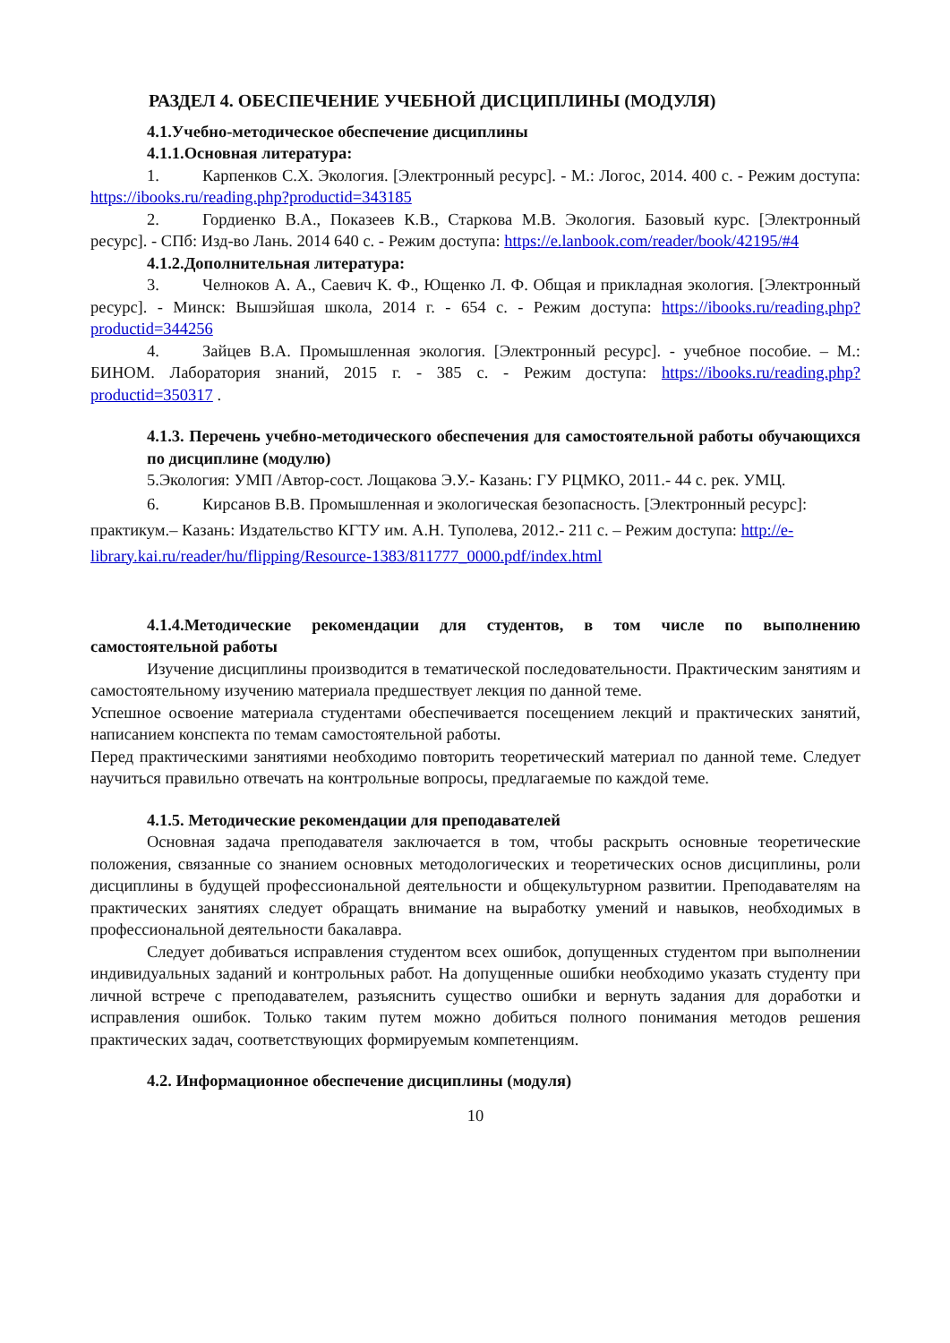РАЗДЕЛ 4. ОБЕСПЕЧЕНИЕ УЧЕБНОЙ ДИСЦИПЛИНЫ (МОДУЛЯ)
4.1.Учебно-методическое обеспечение дисциплины
4.1.1.Основная литература:
1. Карпенков С.Х. Экология. [Электронный ресурс]. - М.: Логос, 2014. 400 с. - Режим доступа: https://ibooks.ru/reading.php?productid=343185
2. Гордиенко В.А., Показеев К.В., Старкова М.В. Экология. Базовый курс. [Электронный ресурс]. - СПб: Изд-во Лань. 2014 640 с. - Режим доступа: https://e.lanbook.com/reader/book/42195/#4
4.1.2.Дополнительная литература:
3. Челноков А. А., Саевич К. Ф., Ющенко Л. Ф. Общая и прикладная экология. [Электронный ресурс]. - Минск: Вышэйшая школа, 2014 г. - 654 с. - Режим доступа: https://ibooks.ru/reading.php?productid=344256
4. Зайцев В.А. Промышленная экология. [Электронный ресурс]. - учебное пособие. – М.: БИНОМ. Лаборатория знаний, 2015 г. - 385 с. - Режим доступа: https://ibooks.ru/reading.php?productid=350317 .
4.1.3. Перечень учебно-методического обеспечения для самостоятельной работы обучающихся по дисциплине (модулю)
5.Экология: УМП /Автор-сост. Лощакова Э.У.- Казань: ГУ РЦМКО, 2011.- 44 с. рек. УМЦ.
6. Кирсанов В.В. Промышленная и экологическая безопасность. [Электронный ресурс]: практикум.– Казань: Издательство КГТУ им. А.Н. Туполева, 2012.- 211 с. – Режим доступа: http://e-library.kai.ru/reader/hu/flipping/Resource-1383/811777_0000.pdf/index.html
4.1.4.Методические рекомендации для студентов, в том числе по выполнению самостоятельной работы
Изучение дисциплины производится в тематической последовательности. Практическим занятиям и самостоятельному изучению материала предшествует лекция по данной теме.
Успешное освоение материала студентами обеспечивается посещением лекций и практических занятий, написанием конспекта по темам самостоятельной работы.
Перед практическими занятиями необходимо повторить теоретический материал по данной теме. Следует научиться правильно отвечать на контрольные вопросы, предлагаемые по каждой теме.
4.1.5. Методические рекомендации для преподавателей
Основная задача преподавателя заключается в том, чтобы раскрыть основные теоретические положения, связанные со знанием основных методологических и теоретических основ дисциплины, роли дисциплины в будущей профессиональной деятельности и общекультурном развитии. Преподавателям на практических занятиях следует обращать внимание на выработку умений и навыков, необходимых в профессиональной деятельности бакалавра.
Следует добиваться исправления студентом всех ошибок, допущенных студентом при выполнении индивидуальных заданий и контрольных работ. На допущенные ошибки необходимо указать студенту при личной встрече с преподавателем, разъяснить существо ошибки и вернуть задания для доработки и исправления ошибок. Только таким путем можно добиться полного понимания методов решения практических задач, соответствующих формируемым компетенциям.
4.2. Информационное обеспечение дисциплины (модуля)
10